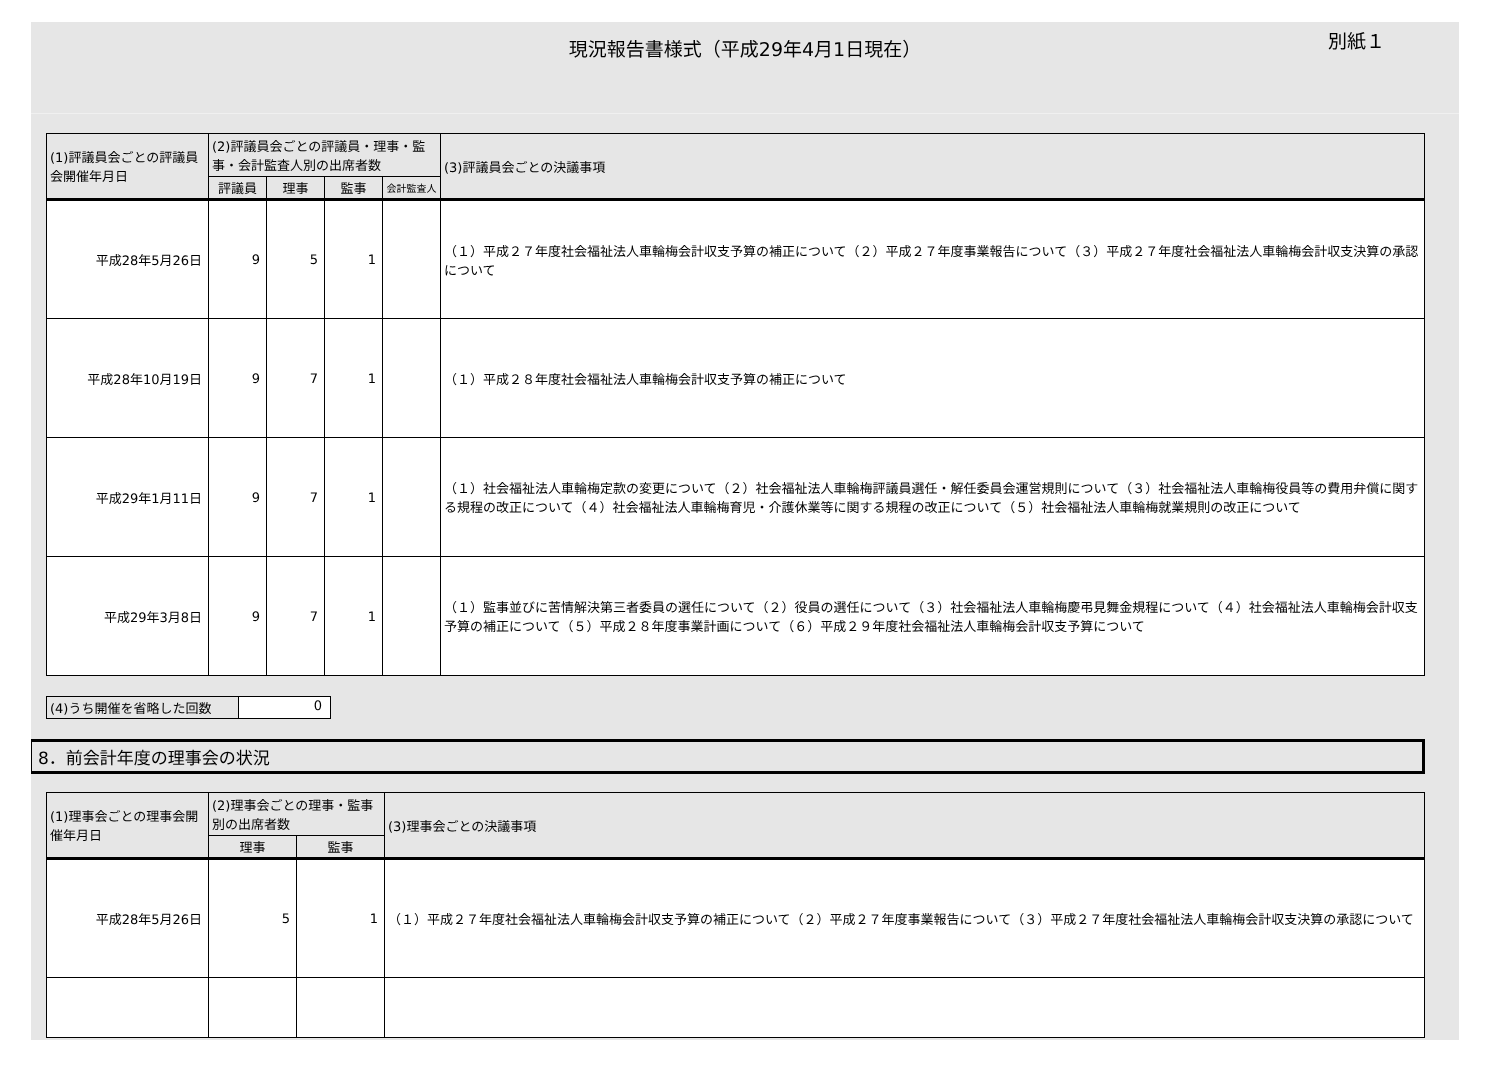現況報告書様式（平成29年4月1日現在）
別紙１
| (1)評議員会ごとの評議員会開催年月日 | (2)評議員会ごとの評議員・理事・監事・会計監査人別の出席者数 | | | | (3)評議員会ごとの決議事項 |
| --- | --- | --- | --- | --- | --- |
| | 評議員 | 理事 | 監事 | 会計監査人 | |
| 平成28年5月26日 | 9 | 5 | 1 | | （１）平成２７年度社会福祉法人車輪梅会計収支予算の補正について（２）平成２７年度事業報告について（３）平成２７年度社会福祉法人車輪梅会計収支決算の承認について |
| 平成28年10月19日 | 9 | 7 | 1 | | （１）平成２８年度社会福祉法人車輪梅会計収支予算の補正について |
| 平成29年1月11日 | 9 | 7 | 1 | | （１）社会福祉法人車輪梅定款の変更について（２）社会福祉法人車輪梅評議員選任・解任委員会運営規則について（３）社会福祉法人車輪梅役員等の費用弁償に関する規程の改正について（４）社会福祉法人車輪梅育児・介護休業等に関する規程の改正について（５）社会福祉法人車輪梅就業規則の改正について |
| 平成29年3月8日 | 9 | 7 | 1 | | （１）監事並びに苦情解決第三者委員の選任について（２）役員の選任について（３）社会福祉法人車輪梅慶弔見舞金規程について（４）社会福祉法人車輪梅会計収支予算の補正について（５）平成２８年度事業計画について（６）平成２９年度社会福祉法人車輪梅会計収支予算について |
(4)うち開催を省略した回数 0
8．前会計年度の理事会の状況
| (1)理事会ごとの理事会開催年月日 | (2)理事会ごとの理事・監事別の出席者数 | | (3)理事会ごとの決議事項 |
| --- | --- | --- | --- |
| | 理事 | 監事 | |
| 平成28年5月26日 | 5 | 1 | （１）平成２７年度社会福祉法人車輪梅会計収支予算の補正について（２）平成２７年度事業報告について（３）平成２７年度社会福祉法人車輪梅会計収支決算の承認について |